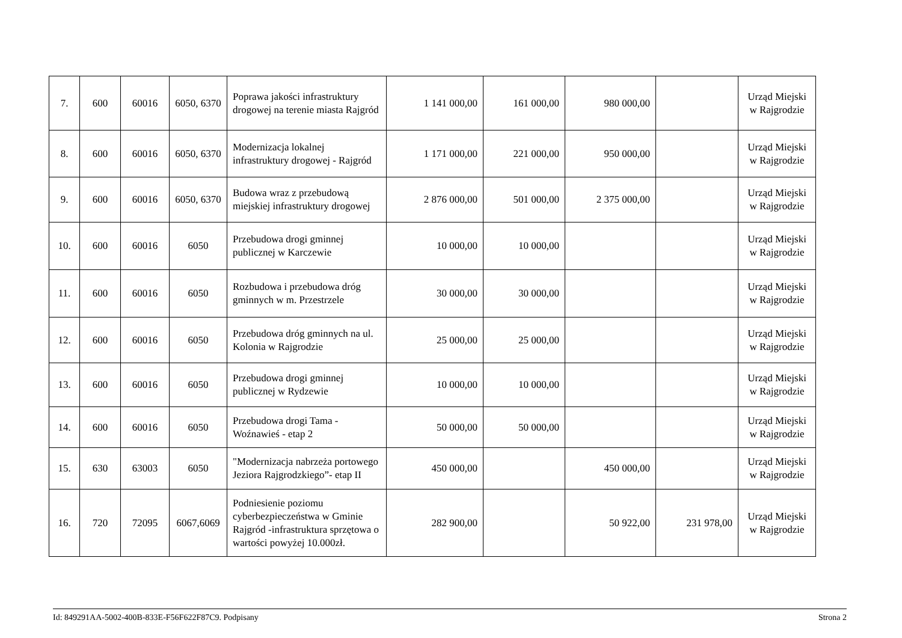| 7. | 600 | 60016 | 6050, 6370 | Poprawa jakości infrastruktury drogowej na terenie miasta Rajgród | 1 141 000,00 | 161 000,00 | 980 000,00 | | Urząd Miejski w Rajgrodzie |
| 8. | 600 | 60016 | 6050, 6370 | Modernizacja lokalnej infrastruktury drogowej - Rajgród | 1 171 000,00 | 221 000,00 | 950 000,00 | | Urząd Miejski w Rajgrodzie |
| 9. | 600 | 60016 | 6050, 6370 | Budowa wraz z przebudową miejskiej infrastruktury drogowej | 2 876 000,00 | 501 000,00 | 2 375 000,00 | | Urząd Miejski w Rajgrodzie |
| 10. | 600 | 60016 | 6050 | Przebudowa drogi gminnej publicznej w Karczewie | 10 000,00 | 10 000,00 | | | Urząd Miejski w Rajgrodzie |
| 11. | 600 | 60016 | 6050 | Rozbudowa i przebudowa dróg gminnych w m. Przestrzele | 30 000,00 | 30 000,00 | | | Urząd Miejski w Rajgrodzie |
| 12. | 600 | 60016 | 6050 | Przebudowa dróg gminnych na ul. Kolonia w Rajgrodzie | 25 000,00 | 25 000,00 | | | Urząd Miejski w Rajgrodzie |
| 13. | 600 | 60016 | 6050 | Przebudowa drogi gminnej publicznej w Rydzewie | 10 000,00 | 10 000,00 | | | Urząd Miejski w Rajgrodzie |
| 14. | 600 | 60016 | 6050 | Przebudowa drogi Tama - Woźnawieś - etap 2 | 50 000,00 | 50 000,00 | | | Urząd Miejski w Rajgrodzie |
| 15. | 630 | 63003 | 6050 | "Modernizacja nabrzeża portowego Jeziora Rajgrodzkiego”- etap II | 450 000,00 | | 450 000,00 | | Urząd Miejski w Rajgrodzie |
| 16. | 720 | 72095 | 6067,6069 | Podniesienie poziomu cyberbezpieczeństwa w Gminie Rajgród -infrastruktura sprzętowa o wartości powyżej 10.000zł. | 282 900,00 | | 50 922,00 | 231 978,00 | Urząd Miejski w Rajgrodzie |
Id: 849291AA-5002-400B-833E-F56F622F87C9. Podpisany Strona 2